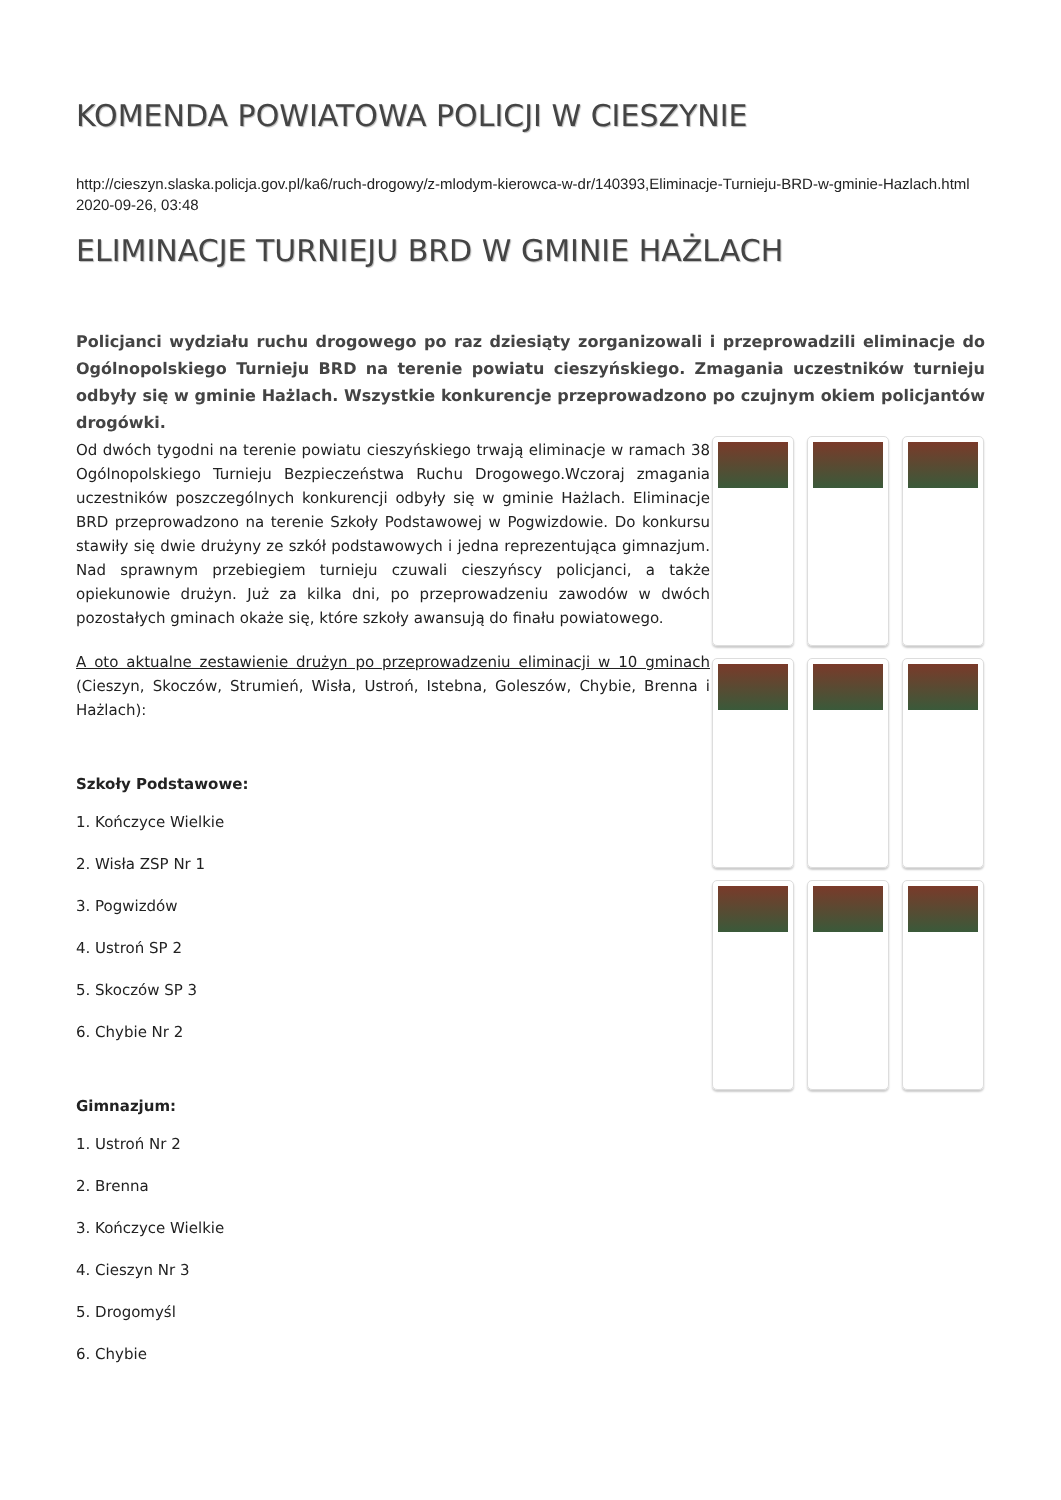KOMENDA POWIATOWA POLICJI W CIESZYNIE
http://cieszyn.slaska.policja.gov.pl/ka6/ruch-drogowy/z-mlodym-kierowca-w-dr/140393,Eliminacje-Turnieju-BRD-w-gminie-Hazlach.html
2020-09-26, 03:48
ELIMINACJE TURNIEJU BRD W GMINIE HAŻLACH
Policjanci wydziału ruchu drogowego po raz dziesiąty zorganizowali i przeprowadzili eliminacje do Ogólnopolskiego Turnieju BRD na terenie powiatu cieszyńskiego. Zmagania uczestników turnieju odbyły się w gminie Hażlach. Wszystkie konkurencje przeprowadzono po czujnym okiem policjantów drogówki.
Od dwóch tygodni na terenie powiatu cieszyńskiego trwają eliminacje w ramach 38 Ogólnopolskiego Turnieju Bezpieczeństwa Ruchu Drogowego.Wczoraj zmagania uczestników poszczególnych konkurencji odbyły się w gminie Hażlach. Eliminacje BRD przeprowadzono na terenie Szkoły Podstawowej w Pogwizdowie. Do konkursu stawiły się dwie drużyny ze szkół podstawowych i jedna reprezentująca gimnazjum. Nad sprawnym przebiegiem turnieju czuwali cieszyńscy policjanci, a także opiekunowie drużyn. Już za kilka dni, po przeprowadzeniu zawodów w dwóch pozostałych gminach okaże się, które szkoły awansują do finału powiatowego.
A oto aktualne zestawienie drużyn po przeprowadzeniu eliminacji w 10 gminach (Cieszyn, Skoczów, Strumień, Wisła, Ustroń, Istebna, Goleszów, Chybie, Brenna i Hażlach):
Szkoły Podstawowe:
1. Kończyce Wielkie
2. Wisła ZSP Nr 1
3. Pogwizdów
4. Ustroń SP 2
5. Skoczów SP 3
6. Chybie Nr 2
Gimnazjum:
1. Ustroń Nr 2
2. Brenna
3. Kończyce Wielkie
4. Cieszyn Nr 3
5. Drogomyśl
6. Chybie